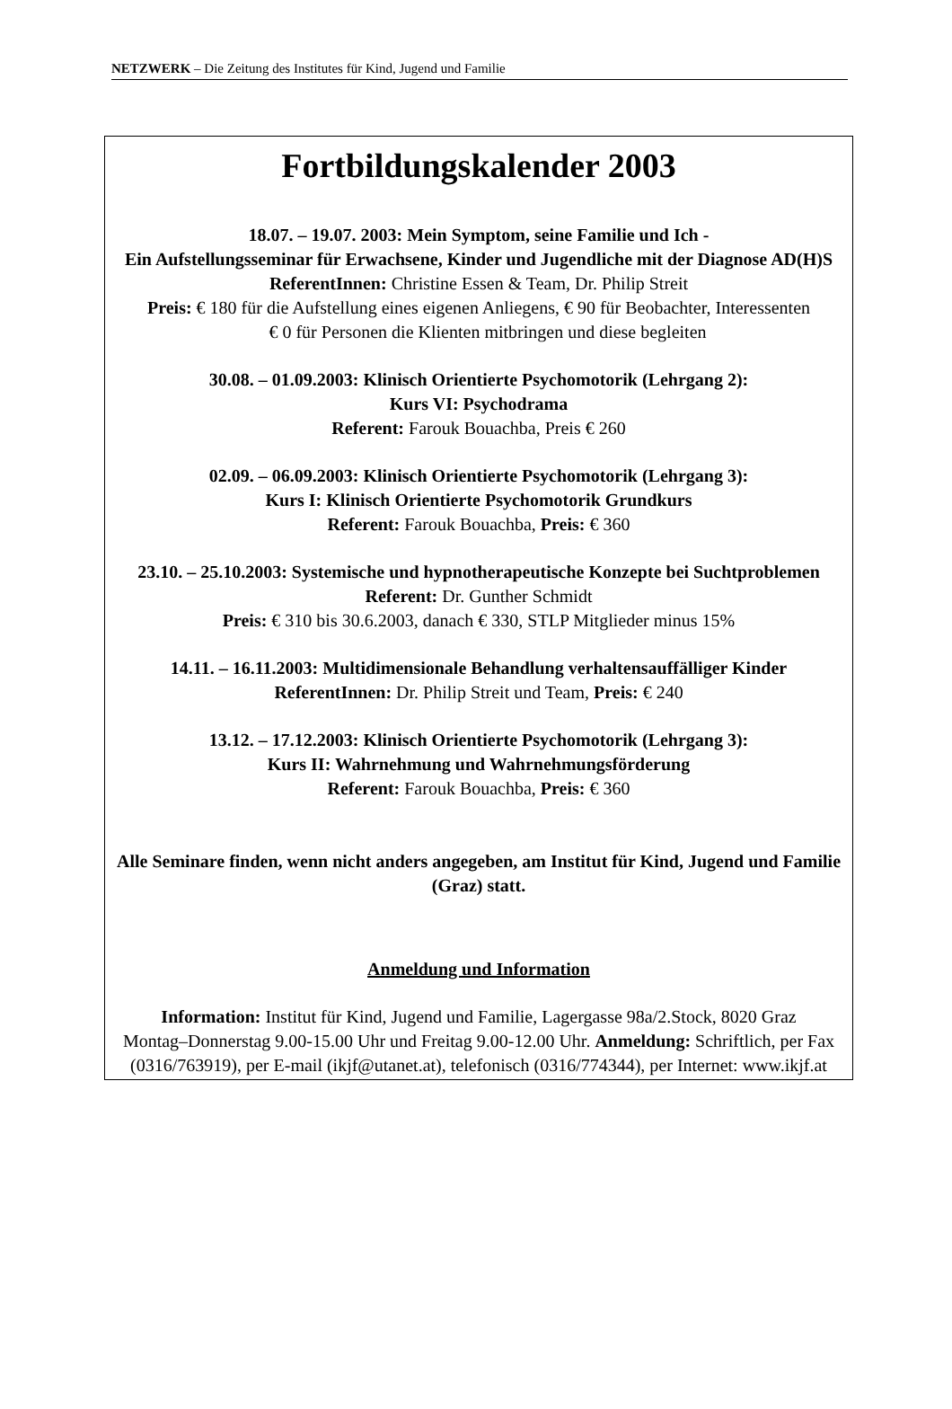NETZWERK – Die Zeitung des Institutes für Kind, Jugend und Familie
Fortbildungskalender 2003
18.07. – 19.07. 2003: Mein Symptom, seine Familie und Ich -
Ein Aufstellungsseminar für Erwachsene, Kinder und Jugendliche mit der Diagnose AD(H)S
ReferentInnen: Christine Essen & Team, Dr. Philip Streit
Preis: € 180 für die Aufstellung eines eigenen Anliegens, € 90 für Beobachter, Interessenten
€ 0 für Personen die Klienten mitbringen und diese begleiten
30.08. – 01.09.2003: Klinisch Orientierte Psychomotorik (Lehrgang 2):
Kurs VI: Psychodrama
Referent: Farouk Bouachba, Preis € 260
02.09. – 06.09.2003: Klinisch Orientierte Psychomotorik (Lehrgang 3):
Kurs I: Klinisch Orientierte Psychomotorik Grundkurs
Referent: Farouk Bouachba, Preis: € 360
23.10. – 25.10.2003: Systemische und hypnotherapeutische Konzepte bei Suchtproblemen
Referent: Dr. Gunther Schmidt
Preis: € 310 bis 30.6.2003, danach € 330, STLP Mitglieder minus 15%
14.11. – 16.11.2003: Multidimensionale Behandlung verhaltensauffälliger Kinder
ReferentInnen: Dr. Philip Streit und Team, Preis: € 240
13.12. – 17.12.2003: Klinisch Orientierte Psychomotorik (Lehrgang 3):
Kurs II: Wahrnehmung und Wahrnehmungsförderung
Referent: Farouk Bouachba, Preis: € 360
Alle Seminare finden, wenn nicht anders angegeben, am Institut für Kind, Jugend und Familie (Graz) statt.
Anmeldung und Information
Information: Institut für Kind, Jugend und Familie, Lagergasse 98a/2.Stock, 8020 Graz
Montag–Donnerstag 9.00-15.00 Uhr und Freitag 9.00-12.00 Uhr. Anmeldung: Schriftlich, per Fax (0316/763919), per E-mail (ikjf@utanet.at), telefonisch (0316/774344), per Internet: www.ikjf.at